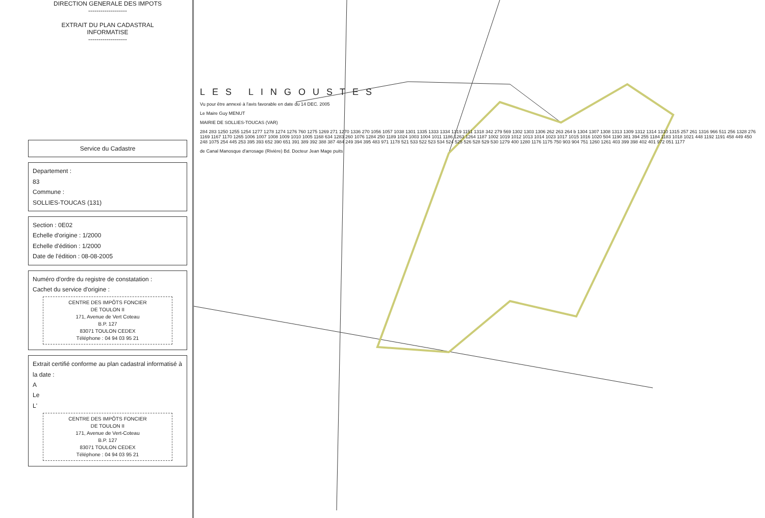DIRECTION GENERALE DES IMPOTS
-------------------
EXTRAIT DU PLAN CADASTRAL
INFORMATISE
-------------------
Service du Cadastre
Departement :
83
Commune :
SOLLIES-TOUCAS (131)
Section : 0E02
Echelle d'origine : 1/2000
Echelle d'édition : 1/2000
Date de l'édition : 08-08-2005
Numéro d'ordre du registre de constatation :
Cachet du service d'origine :
CENTRE DES IMPÔTS FONCIER
DE TOULON II
171, Avenue de Vert Coteau
B.P. 127
83071 TOULON CEDEX
Téléphone : 04 94 03 95 21
Extrait certifié conforme au plan cadastral informatisé à la date :
A
Le
L'
CENTRE DES IMPÔTS FONCIER
DE TOULON II
171, Avenue de Vert-Coteau
B.P. 127
83071 TOULON CEDEX
Téléphone : 04 94 03 95 21
LES LINGOUSTES
Vu pour être annexé à l'avis favorable en date du 14 DEC. 2005
Le Maire Guy MENUT
MAIRIE DE SOLLIES-TOUCAS (VAR)
284 283 1250 1255 1254 1277 1278 1274 1276 760 1275 1269 271 1270 1336 270 1056 1057 1038 1301 1335 1333 1334 1319 1151 1318 342 279 569 1302 1303 1306 262 263 264 b 1304 1307 1308 1313 1309 1312 1314 1310 1315 257 261 1316 966 511 256 1328 276 1169 1167 1170 1265 1006 1007 1008 1009 1010 1005 1168 634 1283 260 1076 1284 250 1189 1024 1003 1004 1011 1186 1263 1264 1187 1002 1019 1012 1013 1014 1023 1017 1015 1016 1020 504 1190 381 394 255 1184 1183 1018 1021 448 1192 1191 458 449 450 248 1075 254 445 253 395 393 652 390 651 391 389 392 388 387 484 249 394 395 483 971 1178 521 533 522 523 534 524 525 526 528 529 530 1279 400 1280 1176 1175 750 903 904 751 1260 1261 403 399 398 402 401 972 051 1177
de Canal Manosque d'arrosage (Rivière) Bd. Docteur Jean Mage puits